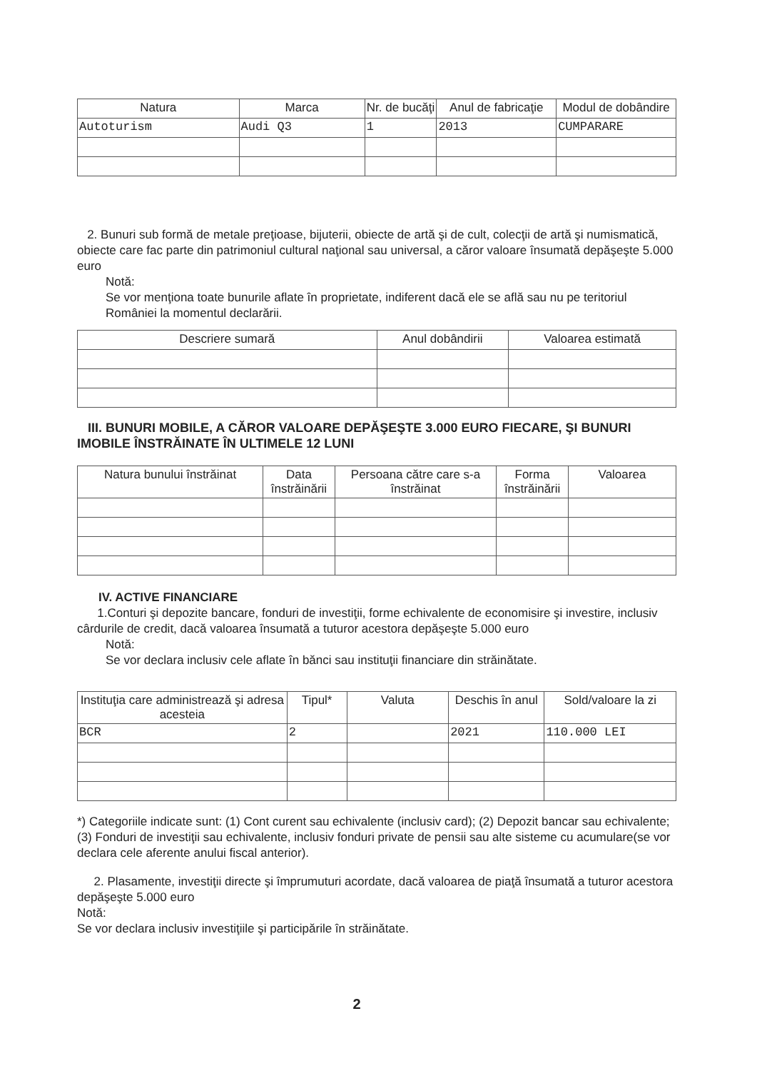| Natura | Marca | Nr. de bucăţi | Anul de fabricaţie | Modul de dobândire |
| --- | --- | --- | --- | --- |
| Autoturism | Audi Q3 | 1 | 2013 | CUMPARARE |
2. Bunuri sub formă de metale preţioase, bijuterii, obiecte de artă şi de cult, colecţii de artă şi numismatică, obiecte care fac parte din patrimoniul cultural naţional sau universal, a căror valoare însumată depăşeşte 5.000 euro
Notă:
Se vor menţiona toate bunurile aflate în proprietate, indiferent dacă ele se află sau nu pe teritoriul României la momentul declarării.
| Descriere sumară | Anul dobândirii | Valoarea estimată |
| --- | --- | --- |
III. BUNURI MOBILE, A CĂROR VALOARE DEPĂŞEŞTE 3.000 EURO FIECARE, ŞI BUNURI IMOBILE ÎNSTRĂINATE ÎN ULTIMELE 12 LUNI
| Natura bunului înstrăinat | Data înstrăinării | Persoana către care s-a înstrăinat | Forma înstrăinării | Valoarea |
| --- | --- | --- | --- | --- |
IV. ACTIVE FINANCIARE
1.Conturi şi depozite bancare, fonduri de investiţii, forme echivalente de economisire şi investire, inclusiv cârdurile de credit, dacă valoarea însumată a tuturor acestora depăşeşte 5.000 euro
Notă:
Se vor declara inclusiv cele aflate în bănci sau instituţii financiare din străinătate.
| Instituţia care administrează şi adresa acesteia | Tipul* | Valuta | Deschis în anul | Sold/valoare la zi |
| --- | --- | --- | --- | --- |
| BCR | 2 | | 2021 | 110.000 LEI |
*) Categoriile indicate sunt: (1) Cont curent sau echivalente (inclusiv card); (2) Depozit bancar sau echivalente; (3) Fonduri de investiţii sau echivalente, inclusiv fonduri private de pensii sau alte sisteme cu acumulare(se vor declara cele aferente anului fiscal anterior).
2. Plasamente, investiţii directe şi împrumuturi acordate, dacă valoarea de piaţă însumată a tuturor acestora depăşeşte 5.000 euro
Notă:
Se vor declara inclusiv investiţiile şi participările în străinătate.
2